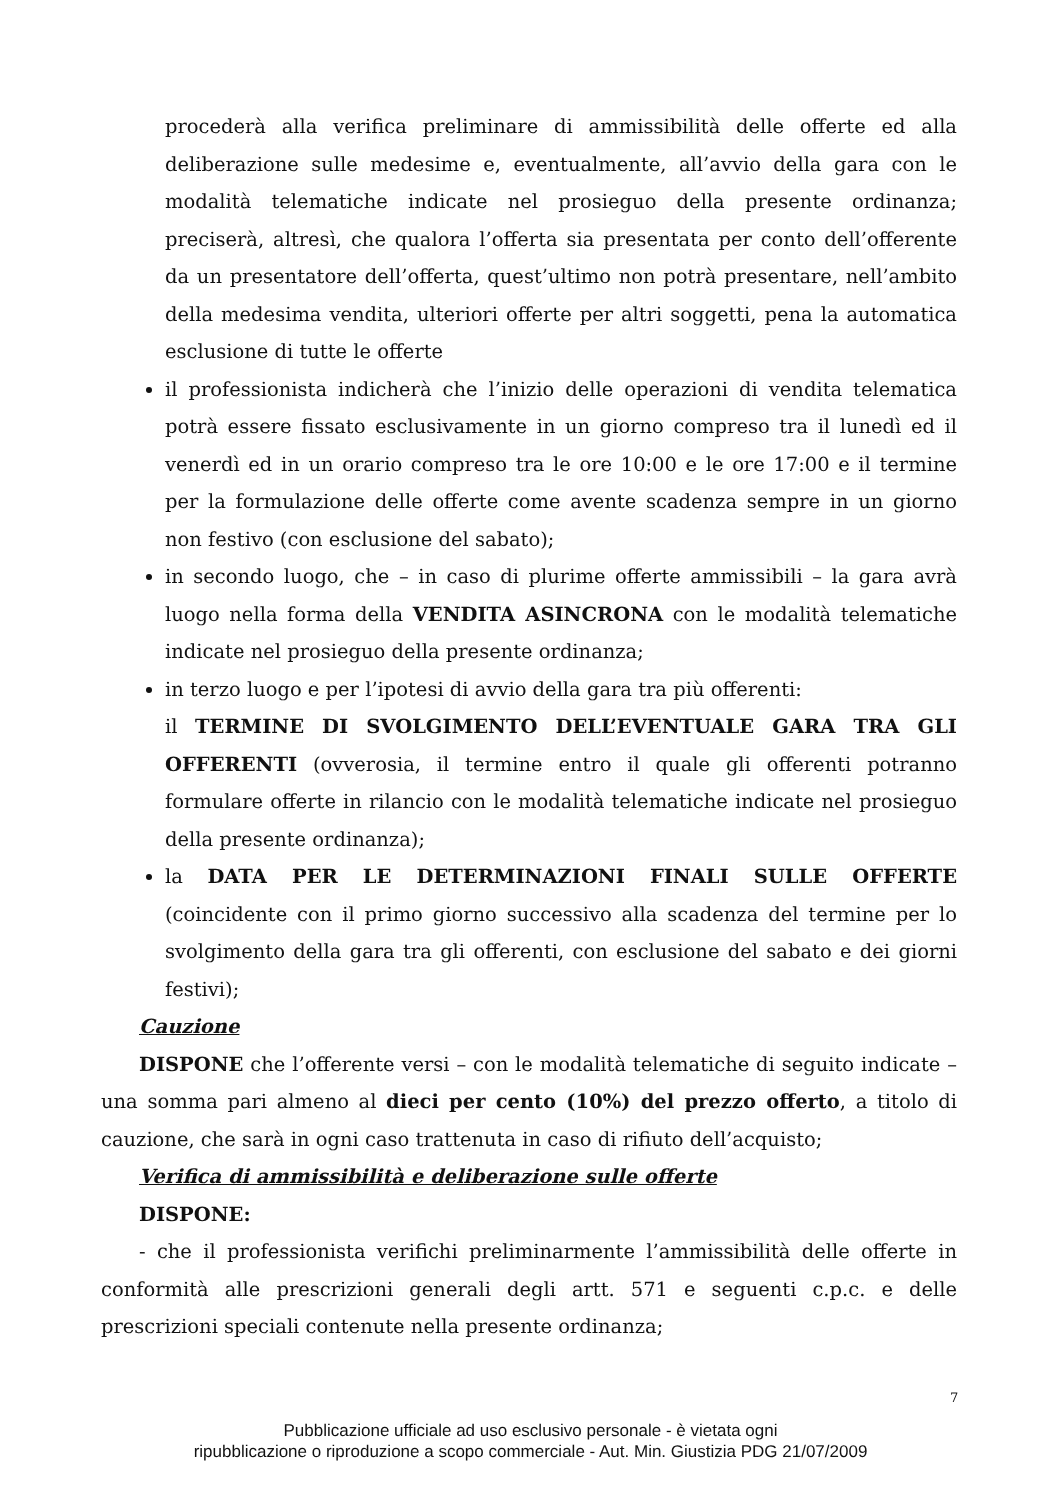procederà alla verifica preliminare di ammissibilità delle offerte ed alla deliberazione sulle medesime e, eventualmente, all’avvio della gara con le modalità telematiche indicate nel prosieguo della presente ordinanza; preciserà, altresì, che qualora l’offerta sia presentata per conto dell’offerente da un presentatore dell’offerta, quest’ultimo non potrà presentare, nell’ambito della medesima vendita, ulteriori offerte per altri soggetti, pena la automatica esclusione di tutte le offerte
il professionista indicherà che l’inizio delle operazioni di vendita telematica potrà essere fissato esclusivamente in un giorno compreso tra il lunedì ed il venerdì ed in un orario compreso tra le ore 10:00 e le ore 17:00 e il termine per la formulazione delle offerte come avente scadenza sempre in un giorno non festivo (con esclusione del sabato);
in secondo luogo, che – in caso di plurime offerte ammissibili – la gara avrà luogo nella forma della VENDITA ASINCRONA con le modalità telematiche indicate nel prosieguo della presente ordinanza;
in terzo luogo e per l’ipotesi di avvio della gara tra più offerenti:
il TERMINE DI SVOLGIMENTO DELL’EVENTUALE GARA TRA GLI OFFERENTI (ovverosia, il termine entro il quale gli offerenti potranno formulare offerte in rilancio con le modalità telematiche indicate nel prosieguo della presente ordinanza);
la DATA PER LE DETERMINAZIONI FINALI SULLE OFFERTE (coincidente con il primo giorno successivo alla scadenza del termine per lo svolgimento della gara tra gli offerenti, con esclusione del sabato e dei giorni festivi);
Cauzione
DISPONE che l’offerente versi – con le modalità telematiche di seguito indicate – una somma pari almeno al dieci per cento (10%) del prezzo offerto, a titolo di cauzione, che sarà in ogni caso trattenuta in caso di rifiuto dell’acquisto;
Verifica di ammissibilità e deliberazione sulle offerte
DISPONE:
- che il professionista verifichi preliminarmente l’ammissibilità delle offerte in conformità alle prescrizioni generali degli artt. 571 e seguenti c.p.c. e delle prescrizioni speciali contenute nella presente ordinanza;
7
Pubblicazione ufficiale ad uso esclusivo personale - è vietata ogni
ripubblicazione o riproduzione a scopo commerciale - Aut. Min. Giustizia PDG 21/07/2009